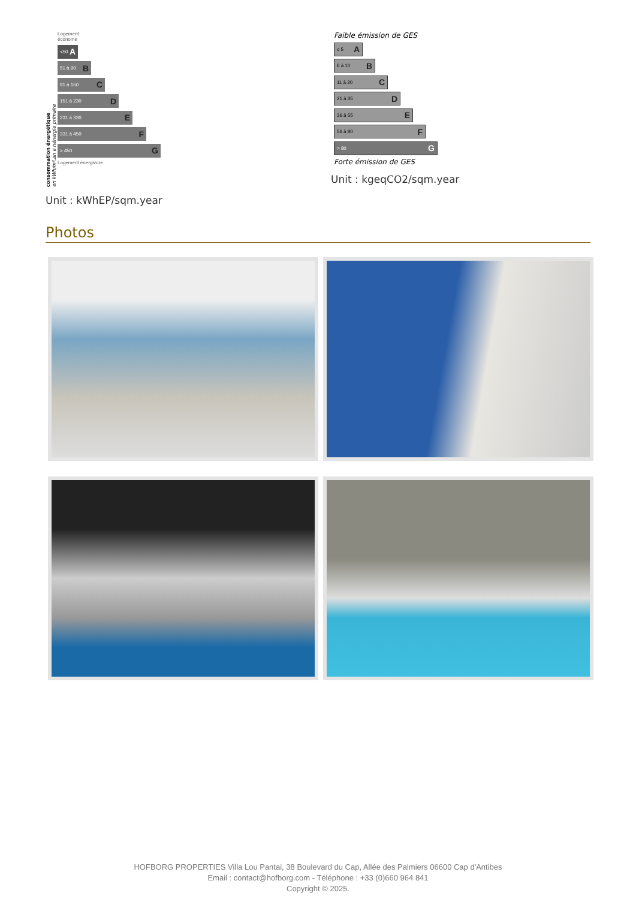consommation énergétique
en kWh/m².an e nénergie primaire
Logement
économe
<50 A
51 à 90 B
91 à 150 C
151 à 230 D
231 à 330 E
331 à 450 F
> 450 G
Logement énergivore
Unit : kWhEP/sqm.year
Faible émission de GES
≤ 5 A
6 à 10 B
11 à 20 C
21 à 35 D
36 à 55 E
56 à 80 F
> 80 G
Forte émission de GES
Unit : kgeqCO2/sqm.year
Photos
HOFBORG PROPERTIES Villa Lou Pantai, 38 Boulevard du Cap, Allée des Palmiers 06600 Cap d'Antibes
Email : contact@hofborg.com - Téléphone : +33 (0)660 964 841
Copyright © 2025.